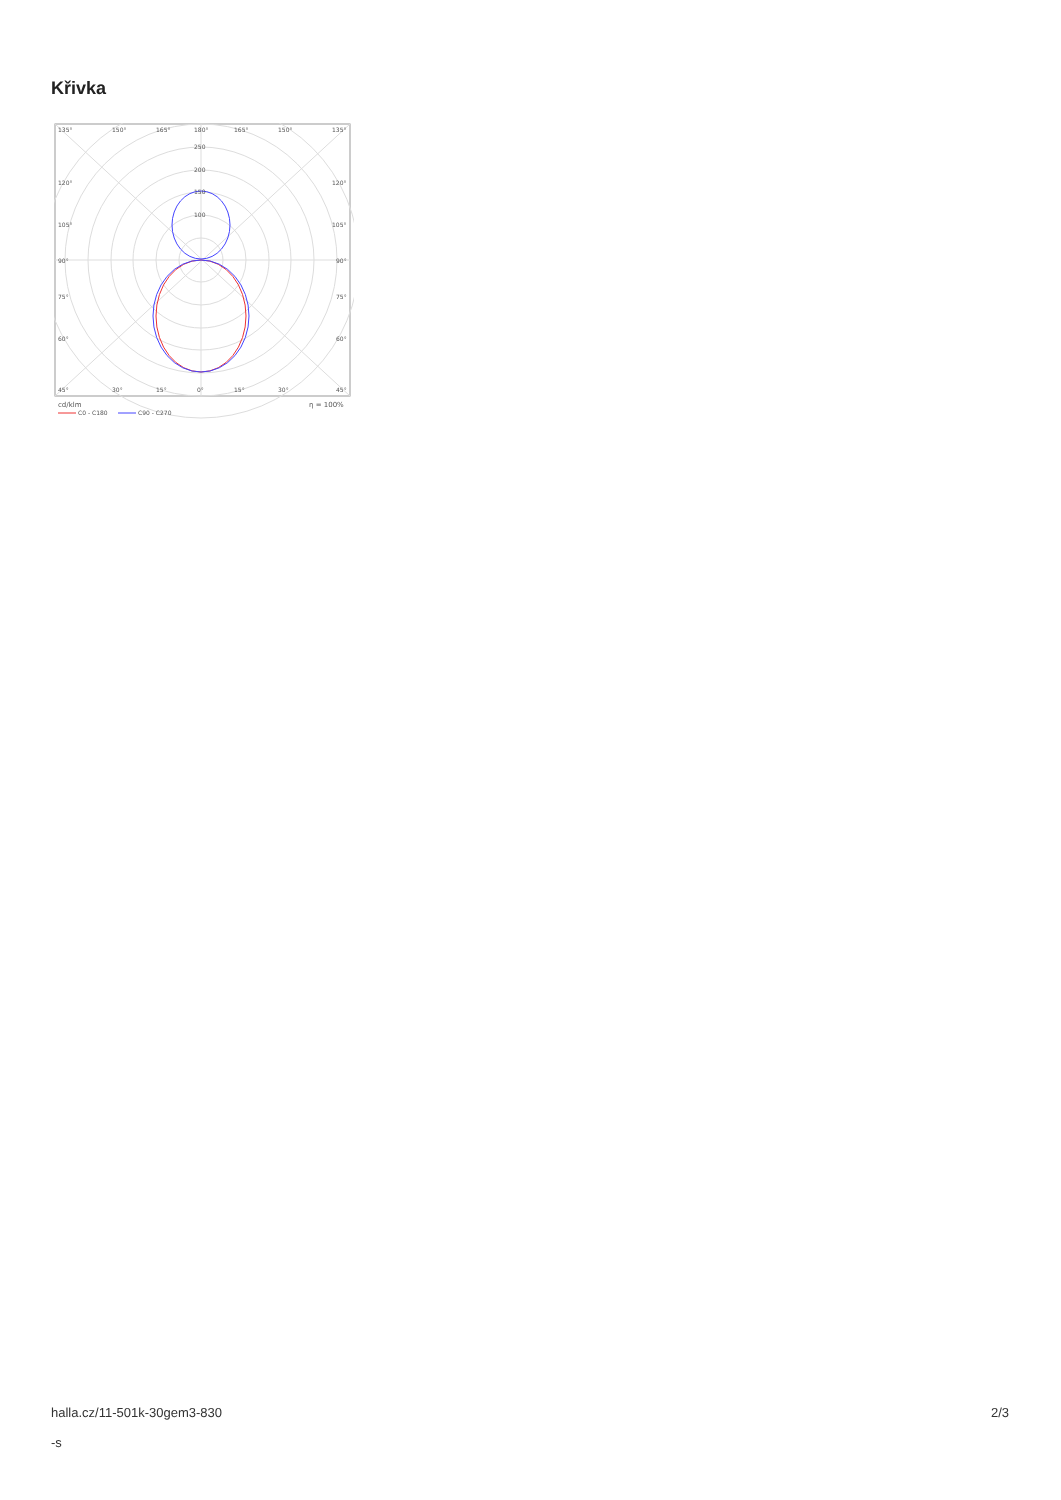Křivka
135°
150°
165°
180°
165°
150°
135°
250
200
150
100
120°
120°
105°
105°
90°
90°
75°
75°
60°
60°
45°
30°
15°
0°
15°
30°
45°
cd/klm
η = 100%
C0 - C180
C90 - C270
halla.cz/11-501k-30gem3-830
-s
2/3